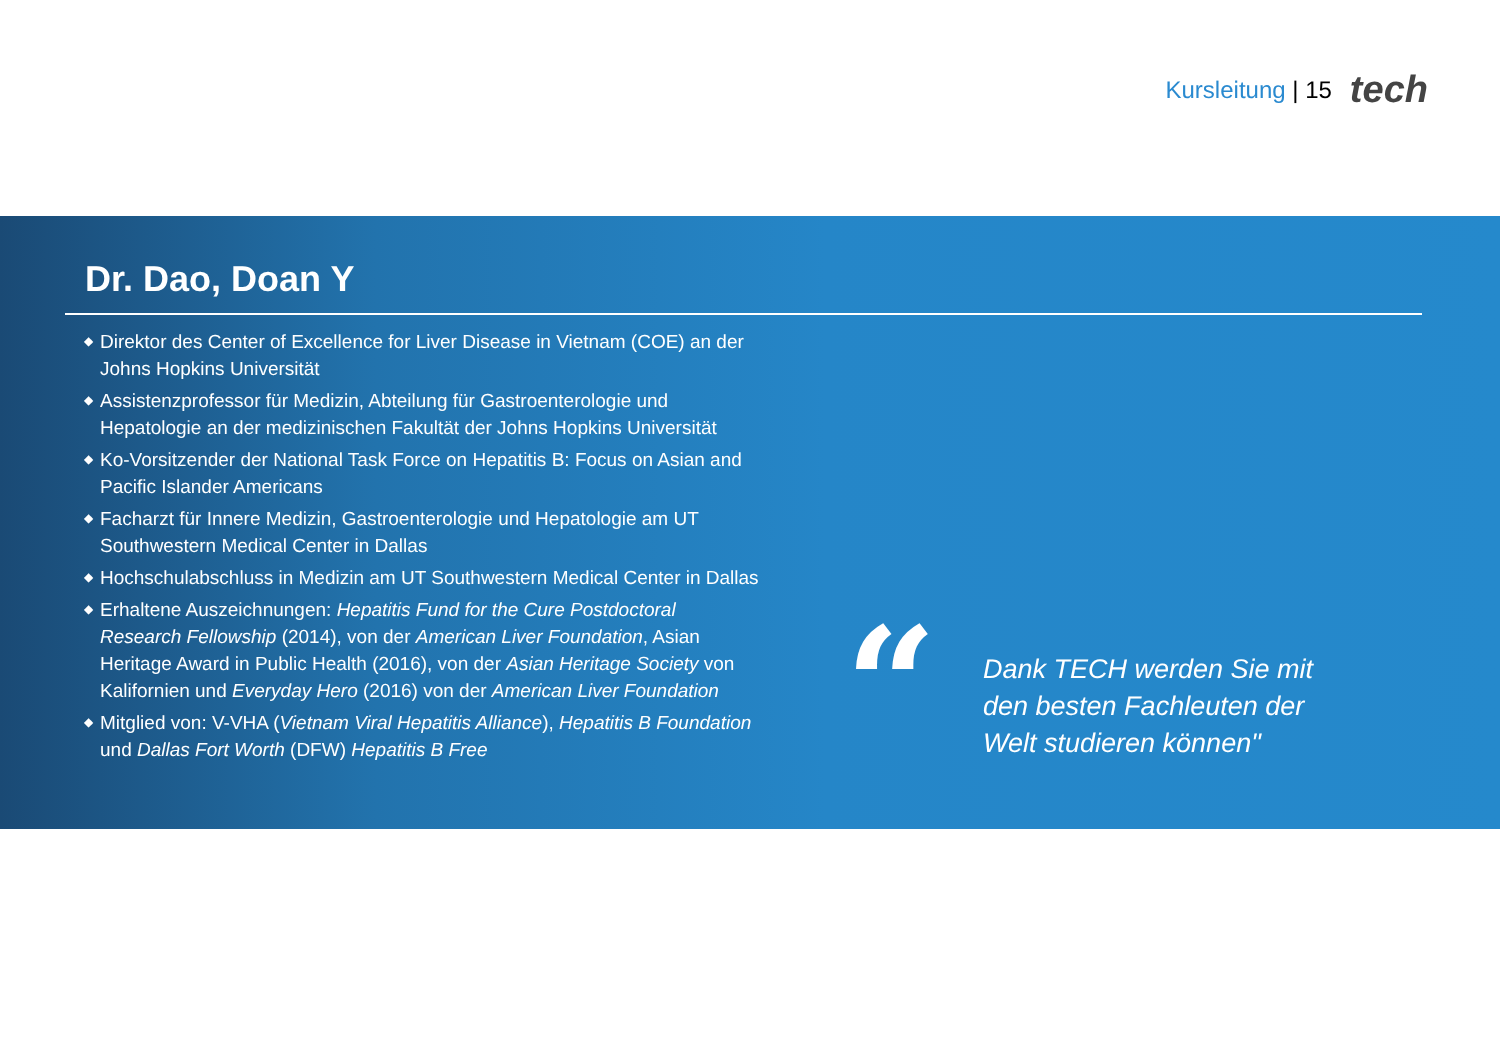Kursleitung | 15 tech
Dr. Dao, Doan Y
◆ Direktor des Center of Excellence for Liver Disease in Vietnam (COE) an der Johns Hopkins Universität
◆ Assistenzprofessor für Medizin, Abteilung für Gastroenterologie und Hepatologie an der medizinischen Fakultät der Johns Hopkins Universität
◆ Ko-Vorsitzender der National Task Force on Hepatitis B: Focus on Asian and Pacific Islander Americans
◆ Facharzt für Innere Medizin, Gastroenterologie und Hepatologie am UT Southwestern Medical Center in Dallas
◆ Hochschulabschluss in Medizin am UT Southwestern Medical Center in Dallas
◆ Erhaltene Auszeichnungen: Hepatitis Fund for the Cure Postdoctoral Research Fellowship (2014), von der American Liver Foundation, Asian Heritage Award in Public Health (2016), von der Asian Heritage Society von Kalifornien und Everyday Hero (2016) von der American Liver Foundation
◆ Mitglied von: V-VHA (Vietnam Viral Hepatitis Alliance), Hepatitis B Foundation und Dallas Fort Worth (DFW) Hepatitis B Free
“
Dank TECH werden Sie mit den besten Fachleuten der Welt studieren können"